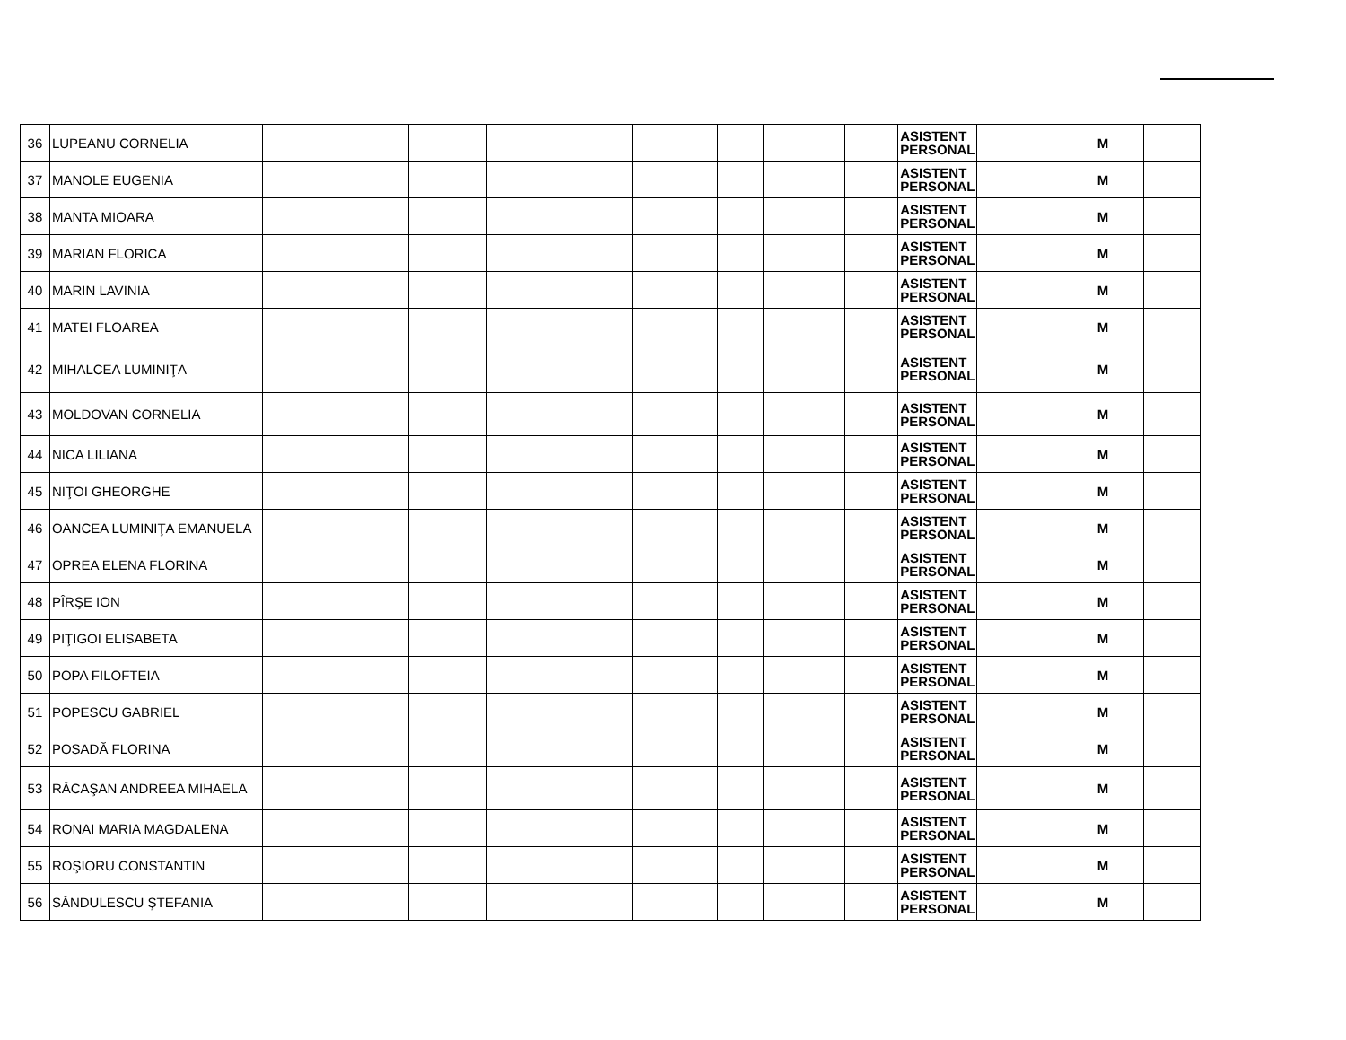| 36 | LUPEANU CORNELIA | | | | | | | | | ASISTENT PERSONAL | | M | |
| 37 | MANOLE EUGENIA | | | | | | | | | ASISTENT PERSONAL | | M | |
| 38 | MANTA MIOARA | | | | | | | | | ASISTENT PERSONAL | | M | |
| 39 | MARIAN FLORICA | | | | | | | | | ASISTENT PERSONAL | | M | |
| 40 | MARIN LAVINIA | | | | | | | | | ASISTENT PERSONAL | | M | |
| 41 | MATEI FLOAREA | | | | | | | | | ASISTENT PERSONAL | | M | |
| 42 | MIHALCEA LUMINIŢA | | | | | | | | | ASISTENT PERSONAL | | M | |
| 43 | MOLDOVAN CORNELIA | | | | | | | | | ASISTENT PERSONAL | | M | |
| 44 | NICA LILIANA | | | | | | | | | ASISTENT PERSONAL | | M | |
| 45 | NIŢOI GHEORGHE | | | | | | | | | ASISTENT PERSONAL | | M | |
| 46 | OANCEA LUMINIŢA EMANUELA | | | | | | | | | ASISTENT PERSONAL | | M | |
| 47 | OPREA ELENA FLORINA | | | | | | | | | ASISTENT PERSONAL | | M | |
| 48 | PÎRŞE ION | | | | | | | | | ASISTENT PERSONAL | | M | |
| 49 | PIŢIGOI ELISABETA | | | | | | | | | ASISTENT PERSONAL | | M | |
| 50 | POPA FILOFTEIA | | | | | | | | | ASISTENT PERSONAL | | M | |
| 51 | POPESCU GABRIEL | | | | | | | | | ASISTENT PERSONAL | | M | |
| 52 | POSADĂ FLORINA | | | | | | | | | ASISTENT PERSONAL | | M | |
| 53 | RĂCAŞAN ANDREEA MIHAELA | | | | | | | | | ASISTENT PERSONAL | | M | |
| 54 | RONAI MARIA MAGDALENA | | | | | | | | | ASISTENT PERSONAL | | M | |
| 55 | ROŞIORU CONSTANTIN | | | | | | | | | ASISTENT PERSONAL | | M | |
| 56 | SĂNDULESCU ŞTEFANIA | | | | | | | | | ASISTENT PERSONAL | | M | |